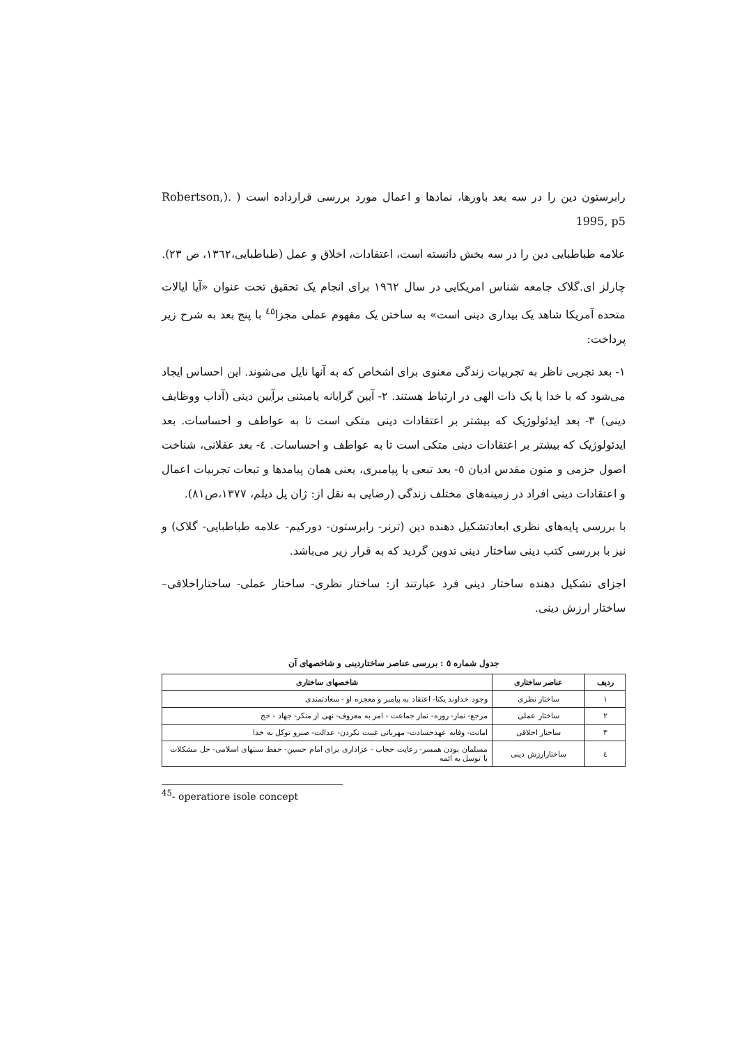رابرستون دین را در سه بعد باورها، نمادها و اعمال مورد بررسی قرارداده است ( .(Robertson, 1995, p5
علامه طباطبایی دین را در سه بخش دانسته است، اعتقادات، اخلاق و عمل (طباطبایی،۱۳٦۲، ص ۲۳).
چارلز ای.گلاک جامعه شناس امریکایی در سال ۱۹٦۲ برای انجام یک تحقیق تحت عنوان «آیا ایالات متحده آمریکا شاهد یک بیداری دینی است» به ساختن یک مفهوم عملی مجزا<sup>٤٥</sup> با پنج بعد به شرح زیر پرداخت:
۱- بعد تجربی ناظر به تجربیات زندگی معنوی برای اشخاص که به آنها نایل می‌شوند. این احساس ایجاد می‌شود که با خدا یا یک ذات الهی در ارتباط هستند. ۲- آیین گرایانه یامبتنی برآیین دینی (آداب ووظایف دینی) ۳- بعد ایدئولوژیک که بیشتر بر اعتقادات دینی متکی است تا به عواطف و احساسات. بعد ایدئولوژیک که بیشتر بر اعتقادات دینی متکی است تا به عواطف و احساسات. ٤- بعد عقلانی، شناخت اصول جزمی و متون مقدس ادیان ٥- بعد تبعی یا پیامبری، یعنی همان پیامدها و تبعات تجربیات اعمال و اعتقادات دینی افراد در زمینه‌های مختلف زندگی (رضایی به نقل از: ژان پل دیلم، ۱۳۷۷،ص۸۱).
با بررسی پایه‌های نظری ابعادتشکیل دهنده دین (ترنر- رابرستون- دورکیم- علامه طباطبایی- گلاک) و نیز با بررسی کتب دینی ساختار دینی تدوین گردید که به قرار زیر می‌باشد.
اجزای تشکیل دهنده ساختار دینی فرد عبارتند از: ساختار نظری- ساختار عملی- ساختاراخلاقی– ساختار ارزش دینی.
جدول شماره ٥ : بررسی عناصر ساختاردینی و شاخصهای آن
| ردیف | عناصر ساختاری | شاخصهای ساختاری |
| --- | --- | --- |
| ۱ | ساختار نظری | وجود خداوند یکتا- اعتقاد به پیامبر و معجزه او - سعادتمندی |
| ۲ | ساختار عملی | مرجع- نماز- روزه- نماز جماعت - امر به معروف- نهی از منکر- جهاد - حج |
| ۳ | ساختار اخلاقی | امانت- وفابه عهدحسادت- مهربانی غیبت نکردن- عدالت- صبرو توکل به خدا |
| ٤ | ساختارارزش دینی | مسلمان بودن همسر- رعایت حجاب - عزاداری برای امام حسین- حفظ سنتهای اسلامی- حل مشکلات با توسل به ائمه |
<sup>45</sup>- operatiore isole concept